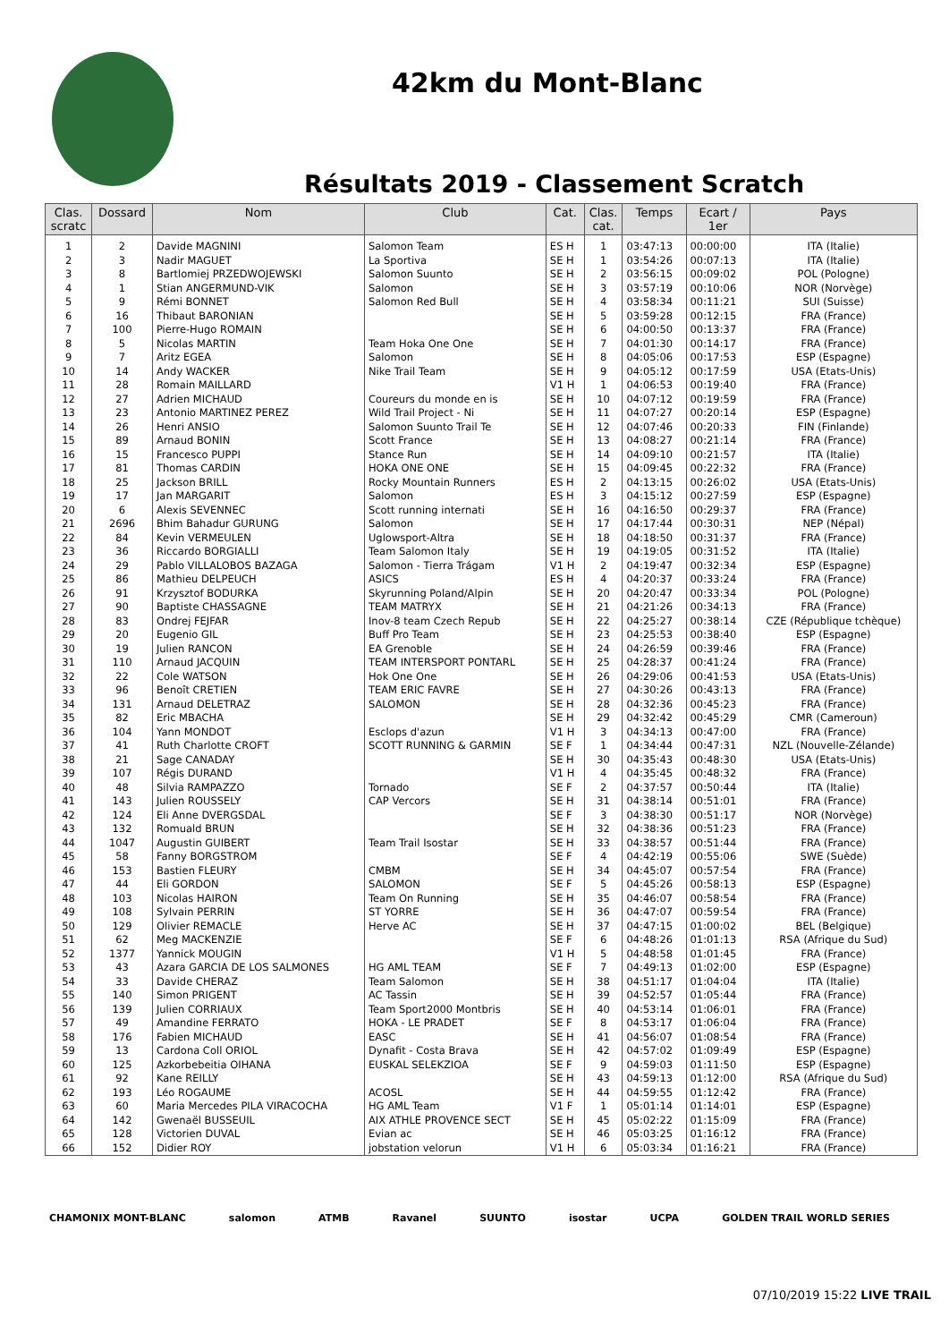42km du Mont-Blanc
Résultats 2019 - Classement Scratch
| Clas. scratc | Dossard | Nom | Club | Cat. | Clas. cat. | Temps | Ecart / 1er | Pays |
| --- | --- | --- | --- | --- | --- | --- | --- | --- |
| 1 | 2 | Davide MAGNINI | Salomon Team | ES H | 1 | 03:47:13 | 00:00:00 | ITA (Italie) |
| 2 | 3 | Nadir MAGUET | La Sportiva | SE H | 1 | 03:54:26 | 00:07:13 | ITA (Italie) |
| 3 | 8 | Bartlomiej PRZEDWOJEWSKI | Salomon Suunto | SE H | 2 | 03:56:15 | 00:09:02 | POL (Pologne) |
| 4 | 1 | Stian ANGERMUND-VIK | Salomon | SE H | 3 | 03:57:19 | 00:10:06 | NOR (Norvège) |
| 5 | 9 | Rémi BONNET | Salomon Red Bull | SE H | 4 | 03:58:34 | 00:11:21 | SUI (Suisse) |
| 6 | 16 | Thibaut BARONIAN | | SE H | 5 | 03:59:28 | 00:12:15 | FRA (France) |
| 7 | 100 | Pierre-Hugo ROMAIN | | SE H | 6 | 04:00:50 | 00:13:37 | FRA (France) |
| 8 | 5 | Nicolas MARTIN | Team Hoka One One | SE H | 7 | 04:01:30 | 00:14:17 | FRA (France) |
| 9 | 7 | Aritz EGEA | Salomon | SE H | 8 | 04:05:06 | 00:17:53 | ESP (Espagne) |
| 10 | 14 | Andy WACKER | Nike Trail Team | SE H | 9 | 04:05:12 | 00:17:59 | USA (Etats-Unis) |
| 11 | 28 | Romain MAILLARD | | V1 H | 1 | 04:06:53 | 00:19:40 | FRA (France) |
| 12 | 27 | Adrien MICHAUD | Coureurs du monde en is | SE H | 10 | 04:07:12 | 00:19:59 | FRA (France) |
| 13 | 23 | Antonio MARTINEZ PEREZ | Wild Trail Project - Ni | SE H | 11 | 04:07:27 | 00:20:14 | ESP (Espagne) |
| 14 | 26 | Henri ANSIO | Salomon Suunto Trail Te | SE H | 12 | 04:07:46 | 00:20:33 | FIN (Finlande) |
| 15 | 89 | Arnaud BONIN | Scott France | SE H | 13 | 04:08:27 | 00:21:14 | FRA (France) |
| 16 | 15 | Francesco PUPPI | Stance Run | SE H | 14 | 04:09:10 | 00:21:57 | ITA (Italie) |
| 17 | 81 | Thomas CARDIN | HOKA ONE ONE | SE H | 15 | 04:09:45 | 00:22:32 | FRA (France) |
| 18 | 25 | Jackson BRILL | Rocky Mountain Runners | ES H | 2 | 04:13:15 | 00:26:02 | USA (Etats-Unis) |
| 19 | 17 | Jan MARGARIT | Salomon | ES H | 3 | 04:15:12 | 00:27:59 | ESP (Espagne) |
| 20 | 6 | Alexis SEVENNEC | Scott running internati | SE H | 16 | 04:16:50 | 00:29:37 | FRA (France) |
| 21 | 2696 | Bhim Bahadur GURUNG | Salomon | SE H | 17 | 04:17:44 | 00:30:31 | NEP (Népal) |
| 22 | 84 | Kevin VERMEULEN | Uglowsport-Altra | SE H | 18 | 04:18:50 | 00:31:37 | FRA (France) |
| 23 | 36 | Riccardo BORGIALLI | Team Salomon Italy | SE H | 19 | 04:19:05 | 00:31:52 | ITA (Italie) |
| 24 | 29 | Pablo VILLALOBOS BAZAGA | Salomon - Tierra Trágam | V1 H | 2 | 04:19:47 | 00:32:34 | ESP (Espagne) |
| 25 | 86 | Mathieu DELPEUCH | ASICS | ES H | 4 | 04:20:37 | 00:33:24 | FRA (France) |
| 26 | 91 | Krzysztof BODURKA | Skyrunning Poland/Alpin | SE H | 20 | 04:20:47 | 00:33:34 | POL (Pologne) |
| 27 | 90 | Baptiste CHASSAGNE | TEAM MATRYX | SE H | 21 | 04:21:26 | 00:34:13 | FRA (France) |
| 28 | 83 | Ondrej FEJFAR | Inov-8 team Czech Repub | SE H | 22 | 04:25:27 | 00:38:14 | CZE (République tchèque) |
| 29 | 20 | Eugenio GIL | Buff Pro Team | SE H | 23 | 04:25:53 | 00:38:40 | ESP (Espagne) |
| 30 | 19 | Julien RANCON | EA Grenoble | SE H | 24 | 04:26:59 | 00:39:46 | FRA (France) |
| 31 | 110 | Arnaud JACQUIN | TEAM INTERSPORT PONTARL | SE H | 25 | 04:28:37 | 00:41:24 | FRA (France) |
| 32 | 22 | Cole WATSON | Hok One One | SE H | 26 | 04:29:06 | 00:41:53 | USA (Etats-Unis) |
| 33 | 96 | Benoît CRETIEN | TEAM ERIC FAVRE | SE H | 27 | 04:30:26 | 00:43:13 | FRA (France) |
| 34 | 131 | Arnaud DELETRAZ | SALOMON | SE H | 28 | 04:32:36 | 00:45:23 | FRA (France) |
| 35 | 82 | Eric MBACHA | | SE H | 29 | 04:32:42 | 00:45:29 | CMR (Cameroun) |
| 36 | 104 | Yann MONDOT | Esclops d'azun | V1 H | 3 | 04:34:13 | 00:47:00 | FRA (France) |
| 37 | 41 | Ruth Charlotte CROFT | SCOTT RUNNING & GARMIN | SE F | 1 | 04:34:44 | 00:47:31 | NZL (Nouvelle-Zélande) |
| 38 | 21 | Sage CANADAY | | SE H | 30 | 04:35:43 | 00:48:30 | USA (Etats-Unis) |
| 39 | 107 | Régis DURAND | | V1 H | 4 | 04:35:45 | 00:48:32 | FRA (France) |
| 40 | 48 | Silvia RAMPAZZO | Tornado | SE F | 2 | 04:37:57 | 00:50:44 | ITA (Italie) |
| 41 | 143 | Julien ROUSSELY | CAP Vercors | SE H | 31 | 04:38:14 | 00:51:01 | FRA (France) |
| 42 | 124 | Eli Anne DVERGSDAL | | SE F | 3 | 04:38:30 | 00:51:17 | NOR (Norvège) |
| 43 | 132 | Romuald BRUN | | SE H | 32 | 04:38:36 | 00:51:23 | FRA (France) |
| 44 | 1047 | Augustin GUIBERT | Team Trail Isostar | SE H | 33 | 04:38:57 | 00:51:44 | FRA (France) |
| 45 | 58 | Fanny BORGSTROM | | SE F | 4 | 04:42:19 | 00:55:06 | SWE (Suède) |
| 46 | 153 | Bastien FLEURY | CMBM | SE H | 34 | 04:45:07 | 00:57:54 | FRA (France) |
| 47 | 44 | Eli GORDON | SALOMON | SE F | 5 | 04:45:26 | 00:58:13 | ESP (Espagne) |
| 48 | 103 | Nicolas HAIRON | Team On Running | SE H | 35 | 04:46:07 | 00:58:54 | FRA (France) |
| 49 | 108 | Sylvain PERRIN | ST YORRE | SE H | 36 | 04:47:07 | 00:59:54 | FRA (France) |
| 50 | 129 | Olivier REMACLE | Herve AC | SE H | 37 | 04:47:15 | 01:00:02 | BEL (Belgique) |
| 51 | 62 | Meg MACKENZIE | | SE F | 6 | 04:48:26 | 01:01:13 | RSA (Afrique du Sud) |
| 52 | 1377 | Yannick MOUGIN | | V1 H | 5 | 04:48:58 | 01:01:45 | FRA (France) |
| 53 | 43 | Azara GARCIA DE LOS SALMONES | HG AML TEAM | SE F | 7 | 04:49:13 | 01:02:00 | ESP (Espagne) |
| 54 | 33 | Davide CHERAZ | Team Salomon | SE H | 38 | 04:51:17 | 01:04:04 | ITA (Italie) |
| 55 | 140 | Simon PRIGENT | AC Tassin | SE H | 39 | 04:52:57 | 01:05:44 | FRA (France) |
| 56 | 139 | Julien CORRIAUX | Team Sport2000 Montbris | SE H | 40 | 04:53:14 | 01:06:01 | FRA (France) |
| 57 | 49 | Amandine FERRATO | HOKA - LE PRADET | SE F | 8 | 04:53:17 | 01:06:04 | FRA (France) |
| 58 | 176 | Fabien MICHAUD | EASC | SE H | 41 | 04:56:07 | 01:08:54 | FRA (France) |
| 59 | 13 | Cardona Coll ORIOL | Dynafit - Costa Brava | SE H | 42 | 04:57:02 | 01:09:49 | ESP (Espagne) |
| 60 | 125 | Azkorbebeitia OIHANA | EUSKAL SELEKZIOA | SE F | 9 | 04:59:03 | 01:11:50 | ESP (Espagne) |
| 61 | 92 | Kane REILLY | | SE H | 43 | 04:59:13 | 01:12:00 | RSA (Afrique du Sud) |
| 62 | 193 | Léo ROGAUME | ACOSL | SE H | 44 | 04:59:55 | 01:12:42 | FRA (France) |
| 63 | 60 | Maria Mercedes PILA VIRACOCHA | HG AML Team | V1 F | 1 | 05:01:14 | 01:14:01 | ESP (Espagne) |
| 64 | 142 | Gwenaël BUSSEUIL | AIX ATHLE PROVENCE SECT | SE H | 45 | 05:02:22 | 01:15:09 | FRA (France) |
| 65 | 128 | Victorien DUVAL | Evian ac | SE H | 46 | 05:03:25 | 01:16:12 | FRA (France) |
| 66 | 152 | Didier ROY | jobstation velorun | V1 H | 6 | 05:03:34 | 01:16:21 | FRA (France) |
CHAMONIX MONT-BLANC salomon ATMB Ravanel SUUNTO isostar UCPA GOLDEN TRAIL WORLD SERIES
07/10/2019 15:22 LIVE TRAIL